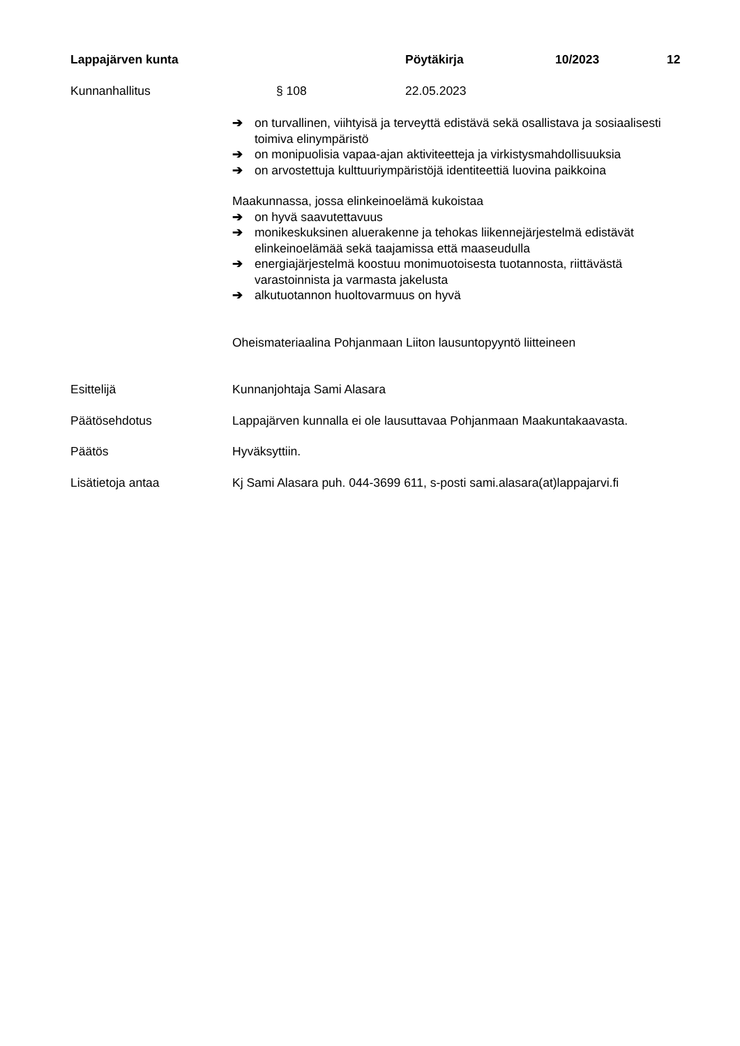Lappajärven kunta Pöytäkirja 10/2023 12
Kunnanhallitus § 108 22.05.2023
➔ on turvallinen, viihtyisä ja terveyttä edistävä sekä osallistava ja sosiaalisesti toimiva elinympäristö
➔ on monipuolisia vapaa-ajan aktiviteetteja ja virkistysmahdollisuuksia
➔ on arvostettuja kulttuuriympäristöjä identiteettiä luovina paikkoina
Maakunnassa, jossa elinkeinoelämä kukoistaa
➔ on hyvä saavutettavuus
➔ monikeskuksinen aluerakenne ja tehokas liikennejärjestelmä edistävät elinkeinoelämää sekä taajamissa että maaseudulla
➔ energiajärjestelmä koostuu monimuotoisesta tuotannosta, riittävästä varastoinnista ja varmasta jakelusta
➔ alkutuotannon huoltovarmuus on hyvä
Oheismateriaalina Pohjanmaan Liiton lausuntopyyntö liitteineen
Esittelijä Kunnanjohtaja Sami Alasara
Päätösehdotus Lappajärven kunnalla ei ole lausuttavaa Pohjanmaan Maakuntakaavasta.
Päätös Hyväksyttiin.
Lisätietoja antaa Kj Sami Alasara puh. 044-3699 611, s-posti sami.alasara(at)lappajarvi.fi